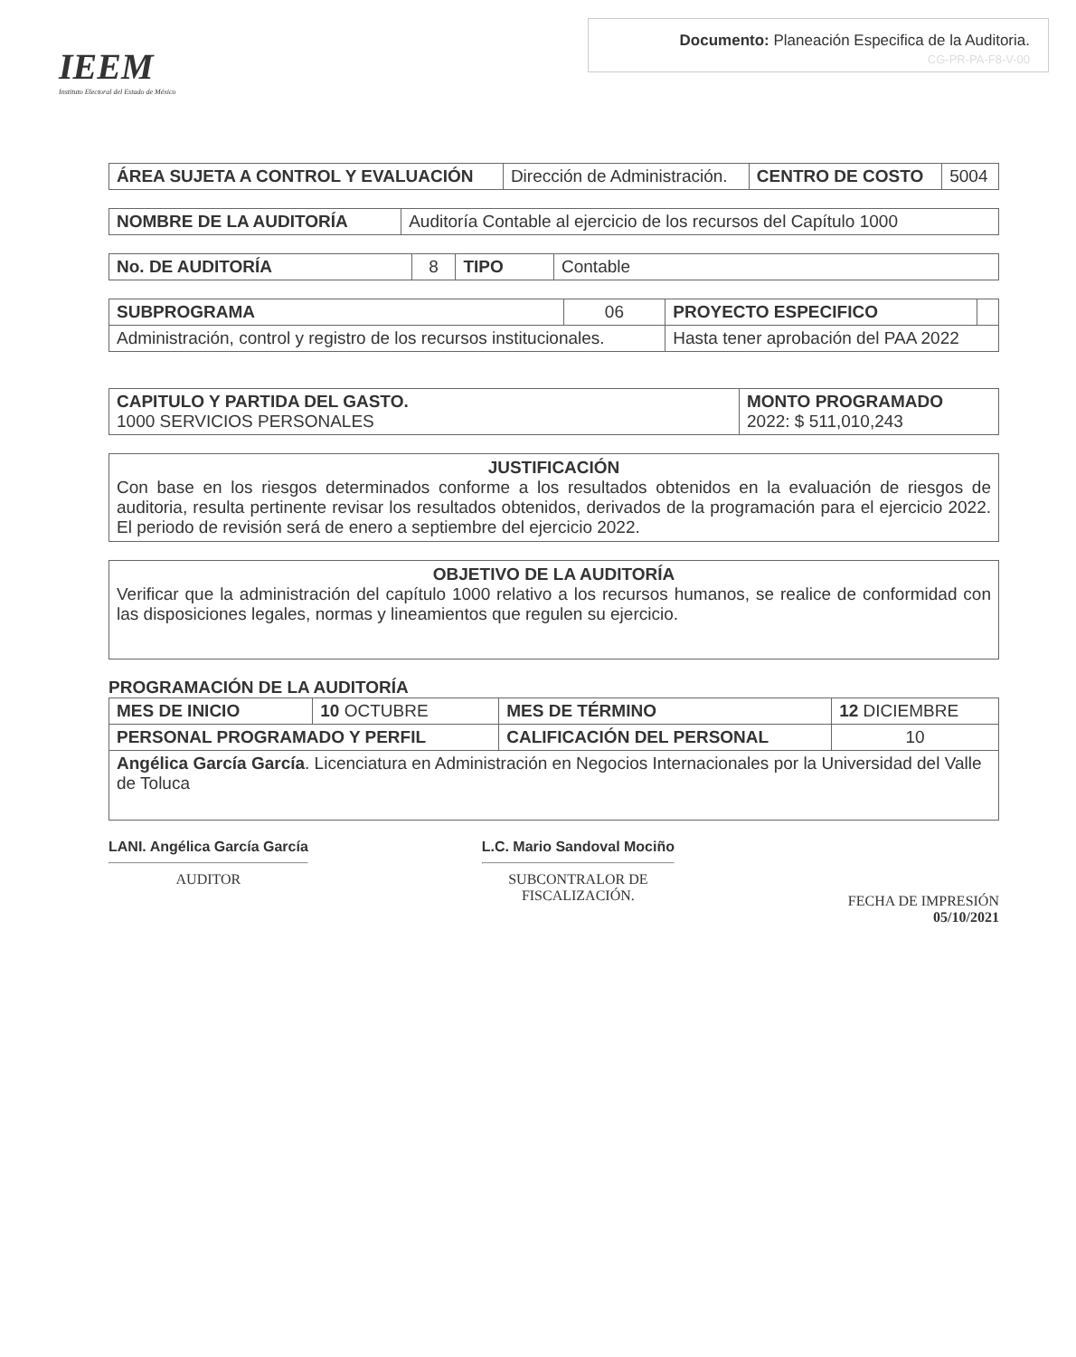IEEM
Instituto Electoral del Estado de México
Documento: Planeación Especifica de la Auditoria.
CG-PR-PA-F8-V-00
| ÁREA SUJETA A CONTROL Y EVALUACIÓN | Dirección de Administración. | CENTRO DE COSTO | 5004 |
| NOMBRE DE LA AUDITORÍA | Auditoría Contable al ejercicio de los recursos del Capítulo 1000 |
| No. DE AUDITORÍA | 8 | TIPO | Contable |
| SUBPROGRAMA | 06 | PROYECTO ESPECIFICO | |
| Administración, control y registro de los recursos institucionales. | | Hasta tener aprobación del PAA 2022 | |
| CAPITULO Y PARTIDA DEL GASTO. 1000 SERVICIOS PERSONALES | MONTO PROGRAMADO 2022: $ 511,010,243 |
JUSTIFICACIÓN
Con base en los riesgos determinados conforme a los resultados obtenidos en la evaluación de riesgos de auditoria, resulta pertinente revisar los resultados obtenidos, derivados de la programación para el ejercicio 2022. El periodo de revisión será de enero a septiembre del ejercicio 2022.
OBJETIVO DE LA AUDITORÍA
Verificar que la administración del capítulo 1000 relativo a los recursos humanos, se realice de conformidad con las disposiciones legales, normas y lineamientos que regulen su ejercicio.
PROGRAMACIÓN DE LA AUDITORÍA
| MES DE INICIO | 10 OCTUBRE | MES DE TÉRMINO | 12 DICIEMBRE |
| PERSONAL PROGRAMADO Y PERFIL | | CALIFICACIÓN DEL PERSONAL | 10 |
| Angélica García García . Licenciatura en Administración en Negocios Internacionales por la Universidad del Valle de Toluca | | | |
LANI. Angélica García García
AUDITOR
L.C. Mario Sandoval Mociño
SUBCONTRALOR DE
FISCALIZACIÓN.
FECHA DE IMPRESIÓN
05/10/2021